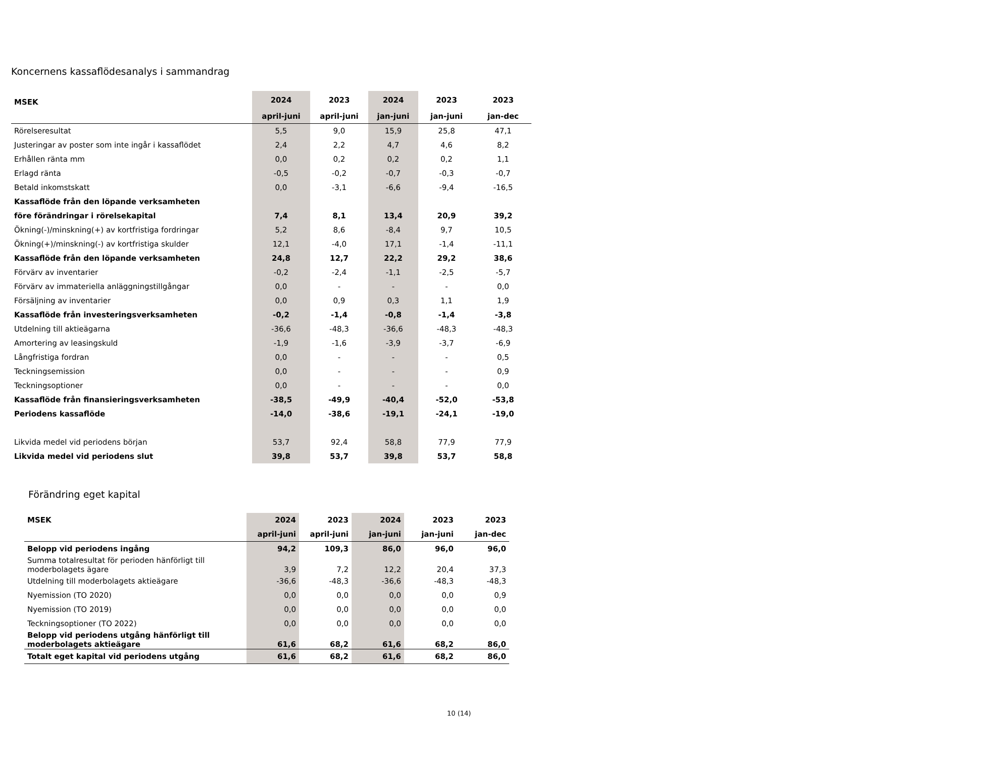Koncernens kassaflödesanalys i sammandrag
| MSEK | 2024 | 2023 | 2024 | 2023 | 2023 |
| --- | --- | --- | --- | --- | --- |
| | april-juni | april-juni | jan-juni | jan-juni | jan-dec |
| Rörelseresultat | 5,5 | 9,0 | 15,9 | 25,8 | 47,1 |
| Justeringar av poster som inte ingår i kassaflödet | 2,4 | 2,2 | 4,7 | 4,6 | 8,2 |
| Erhållen ränta mm | 0,0 | 0,2 | 0,2 | 0,2 | 1,1 |
| Erlagd ränta | -0,5 | -0,2 | -0,7 | -0,3 | -0,7 |
| Betald inkomstskatt | 0,0 | -3,1 | -6,6 | -9,4 | -16,5 |
| Kassaflöde från den löpande verksamheten | | | | | |
| före förändringar i rörelsekapital | 7,4 | 8,1 | 13,4 | 20,9 | 39,2 |
| Ökning(-)/minskning(+) av kortfristiga fordringar | 5,2 | 8,6 | -8,4 | 9,7 | 10,5 |
| Ökning(+)/minskning(-) av kortfristiga skulder | 12,1 | -4,0 | 17,1 | -1,4 | -11,1 |
| Kassaflöde från den löpande verksamheten | 24,8 | 12,7 | 22,2 | 29,2 | 38,6 |
| Förvärv av inventarier | -0,2 | -2,4 | -1,1 | -2,5 | -5,7 |
| Förvärv av immateriella anläggningstillgångar | 0,0 | - | - | - | 0,0 |
| Försäljning av inventarier | 0,0 | 0,9 | 0,3 | 1,1 | 1,9 |
| Kassaflöde från investeringsverksamheten | -0,2 | -1,4 | -0,8 | -1,4 | -3,8 |
| Utdelning till aktieägarna | -36,6 | -48,3 | -36,6 | -48,3 | -48,3 |
| Amortering av leasingskuld | -1,9 | -1,6 | -3,9 | -3,7 | -6,9 |
| Långfristiga fordran | 0,0 | - | - | - | 0,5 |
| Teckningsemission | 0,0 | - | - | - | 0,9 |
| Teckningsoptioner | 0,0 | - | - | - | 0,0 |
| Kassaflöde från finansieringsverksamheten | -38,5 | -49,9 | -40,4 | -52,0 | -53,8 |
| Periodens kassaflöde | -14,0 | -38,6 | -19,1 | -24,1 | -19,0 |
| Likvida medel vid periodens början | 53,7 | 92,4 | 58,8 | 77,9 | 77,9 |
| Likvida medel vid periodens slut | 39,8 | 53,7 | 39,8 | 53,7 | 58,8 |
Förändring eget kapital
| MSEK | 2024 | 2023 | 2024 | 2023 | 2023 |
| --- | --- | --- | --- | --- | --- |
| | april-juni | april-juni | jan-juni | jan-juni | jan-dec |
| Belopp vid periodens ingång | 94,2 | 109,3 | 86,0 | 96,0 | 96,0 |
| Summa totalresultat för perioden hänförligt till moderbolagets ägare | 3,9 | 7,2 | 12,2 | 20,4 | 37,3 |
| Utdelning till moderbolagets aktieägare | -36,6 | -48,3 | -36,6 | -48,3 | -48,3 |
| Nyemission (TO 2020) | 0,0 | 0,0 | 0,0 | 0,0 | 0,9 |
| Nyemission (TO 2019) | 0,0 | 0,0 | 0,0 | 0,0 | 0,0 |
| Teckningsoptioner (TO 2022) | 0,0 | 0,0 | 0,0 | 0,0 | 0,0 |
| Belopp vid periodens utgång hänförligt till moderbolagets aktieägare | 61,6 | 68,2 | 61,6 | 68,2 | 86,0 |
| Totalt eget kapital vid periodens utgång | 61,6 | 68,2 | 61,6 | 68,2 | 86,0 |
10 (14)